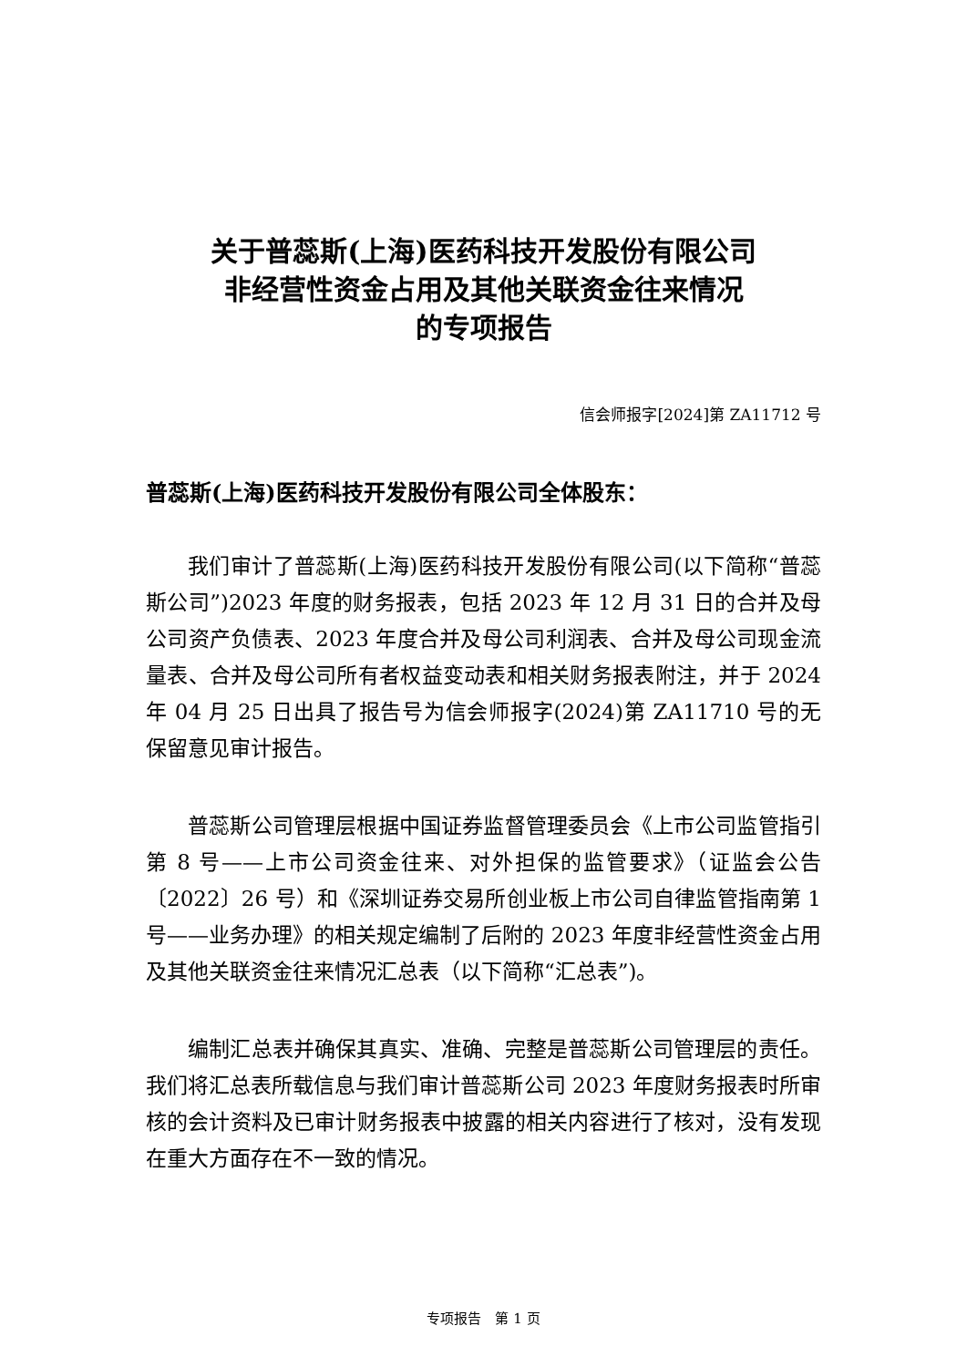关于普蕊斯(上海)医药科技开发股份有限公司
非经营性资金占用及其他关联资金往来情况
的专项报告
信会师报字[2024]第 ZA11712 号
普蕊斯(上海)医药科技开发股份有限公司全体股东：
我们审计了普蕊斯(上海)医药科技开发股份有限公司(以下简称“普蕊斯公司”)2023 年度的财务报表，包括 2023 年 12 月 31 日的合并及母公司资产负债表、2023 年度合并及母公司利润表、合并及母公司现金流量表、合并及母公司所有者权益变动表和相关财务报表附注，并于 2024 年 04 月 25 日出具了报告号为信会师报字(2024)第 ZA11710 号的无保留意见审计报告。
普蕊斯公司管理层根据中国证券监督管理委员会《上市公司监管指引第 8 号——上市公司资金往来、对外担保的监管要求》（证监会公告〔2022〕26 号）和《深圳证券交易所创业板上市公司自律监管指南第 1 号——业务办理》的相关规定编制了后附的 2023 年度非经营性资金占用及其他关联资金往来情况汇总表（以下简称“汇总表”)。
编制汇总表并确保其真实、准确、完整是普蕊斯公司管理层的责任。我们将汇总表所载信息与我们审计普蕊斯公司 2023 年度财务报表时所审核的会计资料及已审计财务报表中披露的相关内容进行了核对，没有发现在重大方面存在不一致的情况。
专项报告　第 1 页